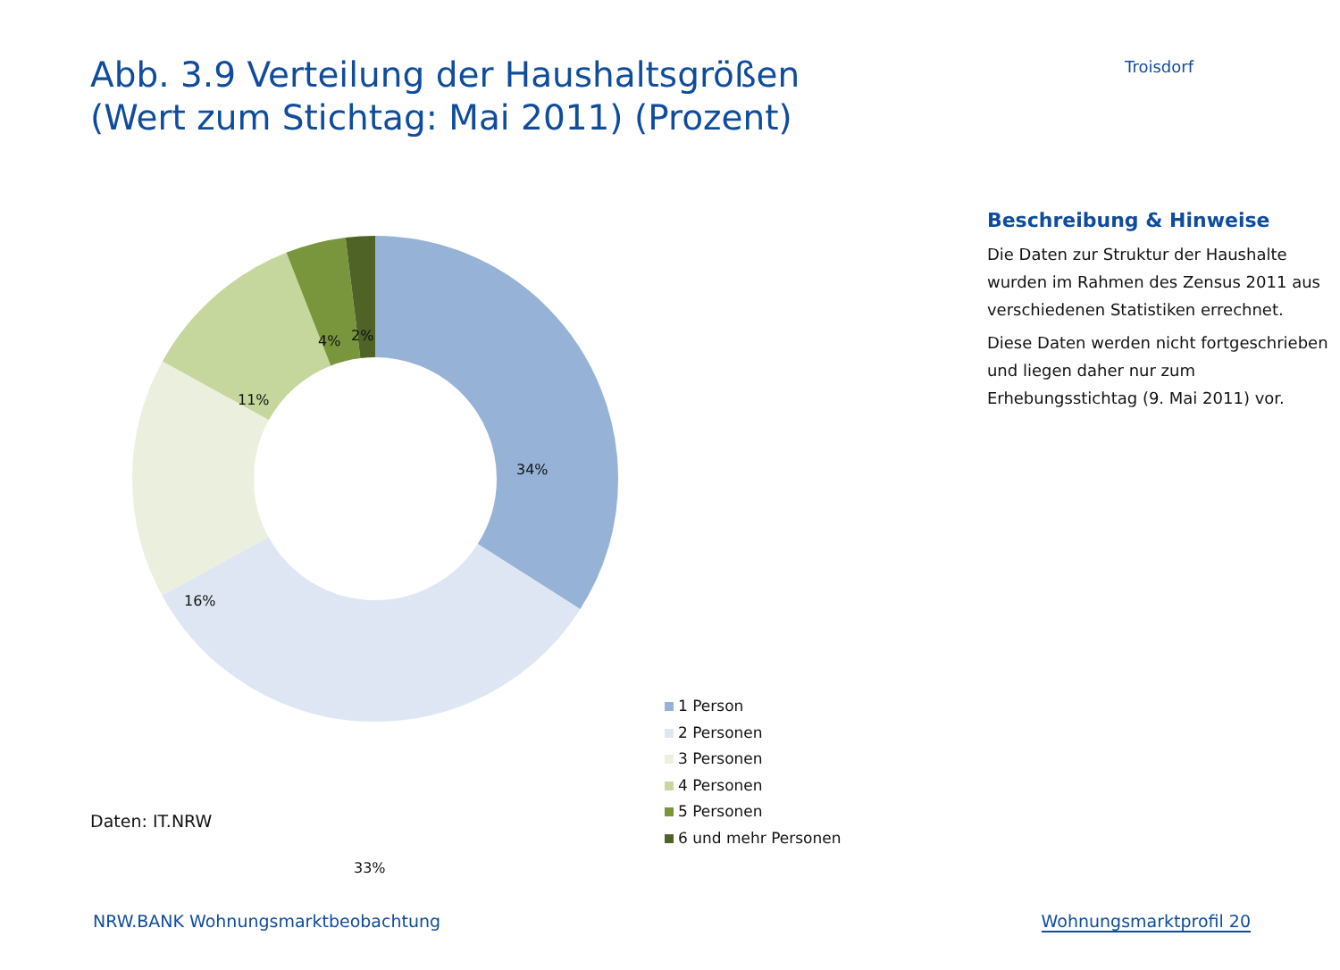Abb. 3.9 Verteilung der Haushaltsgrößen
(Wert zum Stichtag: Mai 2011) (Prozent)
Troisdorf
34%
33%
16%
11%
4% 2%
1 Person
2 Personen
3 Personen
4 Personen
5 Personen
6 und mehr Personen
Beschreibung & Hinweise
Die Daten zur Struktur der Haushalte wurden im Rahmen des Zensus 2011 aus verschiedenen Statistiken errechnet.
Diese Daten werden nicht fortgeschrieben und liegen daher nur zum Erhebungsstichtag (9. Mai 2011) vor.
Daten: IT.NRW
NRW.BANK Wohnungsmarktbeobachtung
Wohnungsmarktprofil 20